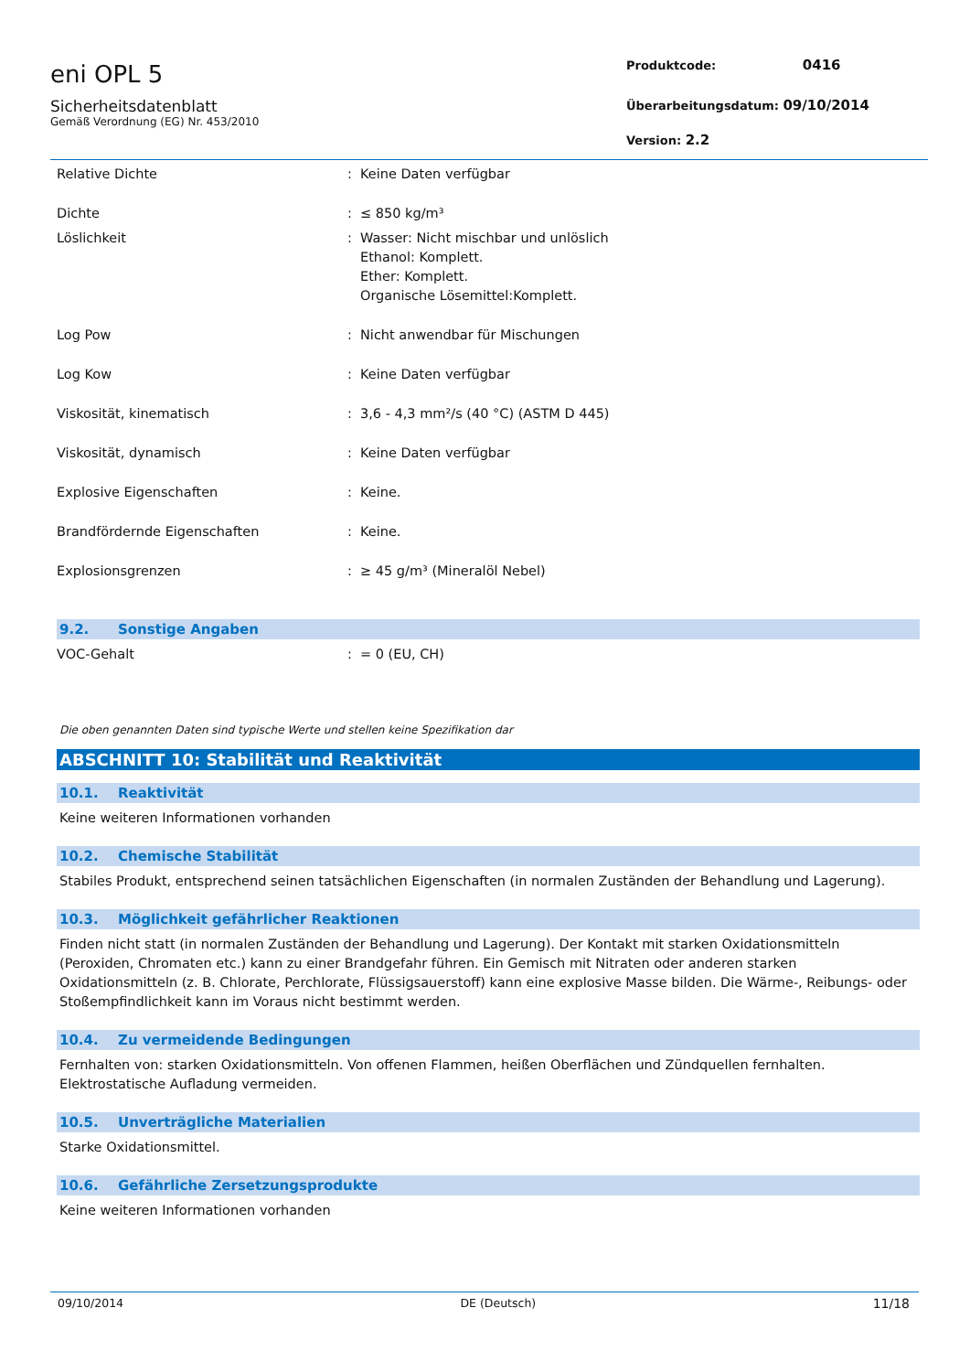eni OPL 5
Sicherheitsdatenblatt
Gemäß Verordnung (EG) Nr. 453/2010
Produktcode: 0416
Überarbeitungsdatum: 09/10/2014
Version: 2.2
| Relative Dichte | : | Keine Daten verfügbar |
| Dichte | : | ≤ 850 kg/m³ |
| Löslichkeit | : | Wasser: Nicht mischbar und unlöslich Ethanol: Komplett. Ether: Komplett. Organische Lösemittel:Komplett. |
| Log Pow | : | Nicht anwendbar für Mischungen |
| Log Kow | : | Keine Daten verfügbar |
| Viskosität, kinematisch | : | 3,6 - 4,3 mm²/s (40 °C) (ASTM D 445) |
| Viskosität, dynamisch | : | Keine Daten verfügbar |
| Explosive Eigenschaften | : | Keine. |
| Brandfördernde Eigenschaften | : | Keine. |
| Explosionsgrenzen | : | ≥ 45 g/m³ (Mineralöl Nebel) |
9.2. Sonstige Angaben
| VOC-Gehalt | : | = 0 (EU, CH) |
Die oben genannten Daten sind typische Werte und stellen keine Spezifikation dar
ABSCHNITT 10: Stabilität und Reaktivität
10.1. Reaktivität
Keine weiteren Informationen vorhanden
10.2. Chemische Stabilität
Stabiles Produkt, entsprechend seinen tatsächlichen Eigenschaften (in normalen Zuständen der Behandlung und Lagerung).
10.3. Möglichkeit gefährlicher Reaktionen
Finden nicht statt (in normalen Zuständen der Behandlung und Lagerung). Der Kontakt mit starken Oxidationsmitteln (Peroxiden, Chromaten etc.) kann zu einer Brandgefahr führen. Ein Gemisch mit Nitraten oder anderen starken Oxidationsmitteln (z. B. Chlorate, Perchlorate, Flüssigsauerstoff) kann eine explosive Masse bilden. Die Wärme-, Reibungs- oder Stoßempfindlichkeit kann im Voraus nicht bestimmt werden.
10.4. Zu vermeidende Bedingungen
Fernhalten von: starken Oxidationsmitteln. Von offenen Flammen, heißen Oberflächen und Zündquellen fernhalten. Elektrostatische Aufladung vermeiden.
10.5. Unverträgliche Materialien
Starke Oxidationsmittel.
10.6. Gefährliche Zersetzungsprodukte
Keine weiteren Informationen vorhanden
09/10/2014 DE (Deutsch) 11/18